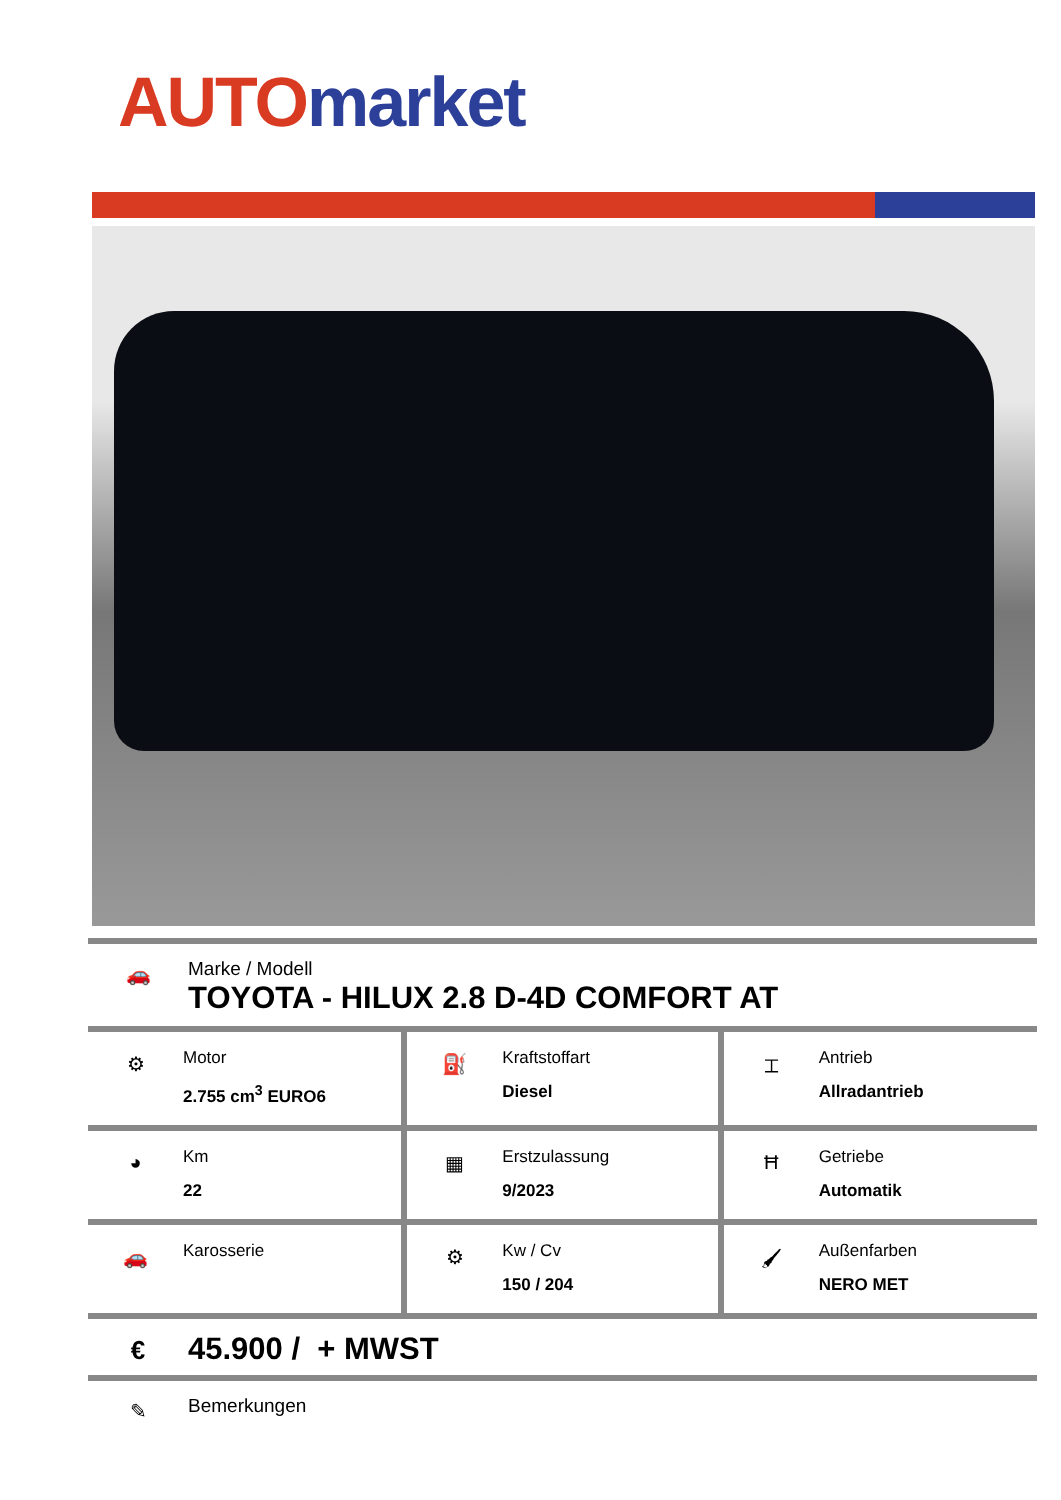AUTO market
🚗
Marke / Modell
TOYOTA - HILUX 2.8 D-4D COMFORT AT
| ⚙ Motor 2.755 cm<sup>3</sup> EURO6 | ⛽ Kraftstoffart Diesel | ⌶ Antrieb Allradantrieb |
| ◕ Km 22 | ▦ Erstzulassung 9/2023 | Ħ Getriebe Automatik |
| 🚗 Karosserie | ⚙ Kw / Cv 150 / 204 | 🖌 Außenfarben NERO MET |
€
45.900 / + MWST
✎
Bemerkungen